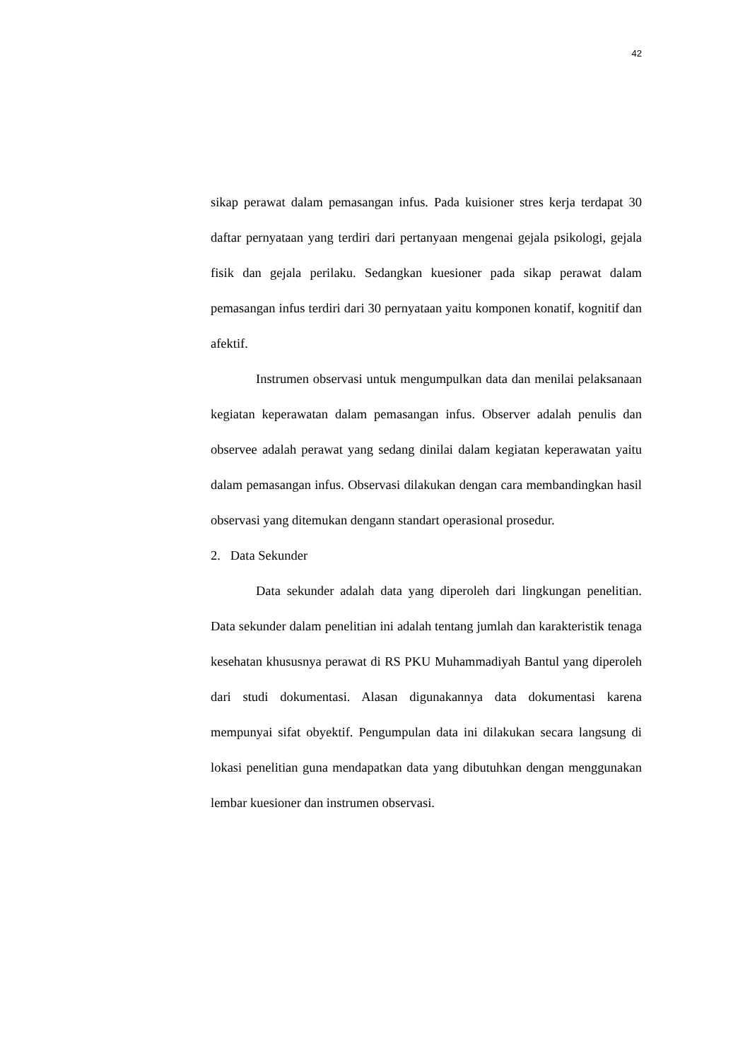42
sikap perawat dalam pemasangan infus. Pada kuisioner stres kerja terdapat 30 daftar pernyataan yang terdiri dari pertanyaan mengenai gejala psikologi, gejala fisik dan gejala perilaku. Sedangkan kuesioner pada sikap perawat dalam pemasangan infus terdiri dari 30 pernyataan yaitu komponen konatif, kognitif dan afektif.
Instrumen observasi untuk mengumpulkan data dan menilai pelaksanaan kegiatan keperawatan dalam pemasangan infus. Observer adalah penulis dan observee adalah perawat yang sedang dinilai dalam kegiatan keperawatan yaitu dalam pemasangan infus. Observasi dilakukan dengan cara membandingkan hasil observasi yang ditemukan dengann standart operasional prosedur.
2. Data Sekunder
Data sekunder adalah data yang diperoleh dari lingkungan penelitian. Data sekunder dalam penelitian ini adalah tentang jumlah dan karakteristik tenaga kesehatan khususnya perawat di RS PKU Muhammadiyah Bantul yang diperoleh dari studi dokumentasi. Alasan digunakannya data dokumentasi karena mempunyai sifat obyektif. Pengumpulan data ini dilakukan secara langsung di lokasi penelitian guna mendapatkan data yang dibutuhkan dengan menggunakan lembar kuesioner dan instrumen observasi.